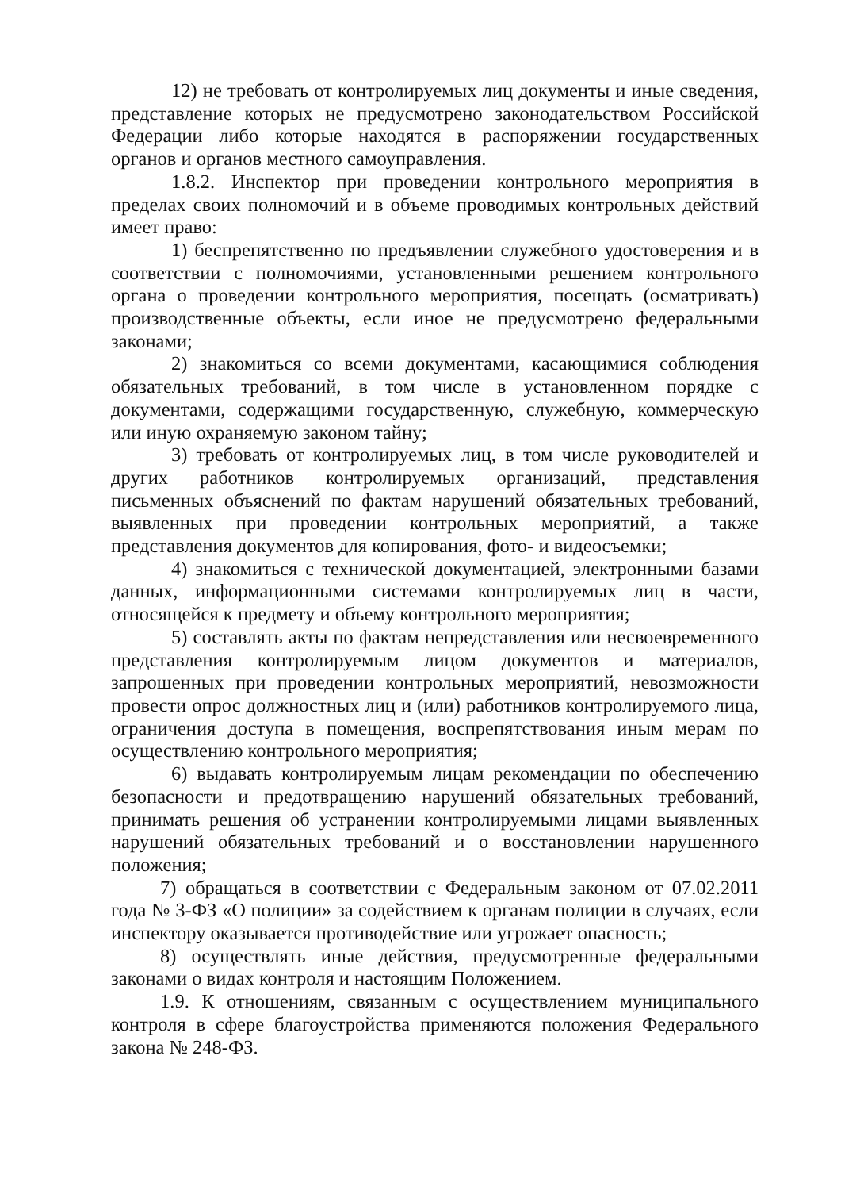12) не требовать от контролируемых лиц документы и иные сведения, представление которых не предусмотрено законодательством Российской Федерации либо которые находятся в распоряжении государственных органов и органов местного самоуправления.
1.8.2. Инспектор при проведении контрольного мероприятия в пределах своих полномочий и в объеме проводимых контрольных действий имеет право:
1) беспрепятственно по предъявлении служебного удостоверения и в соответствии с полномочиями, установленными решением контрольного органа о проведении контрольного мероприятия, посещать (осматривать) производственные объекты, если иное не предусмотрено федеральными законами;
2) знакомиться со всеми документами, касающимися соблюдения обязательных требований, в том числе в установленном порядке с документами, содержащими государственную, служебную, коммерческую или иную охраняемую законом тайну;
3) требовать от контролируемых лиц, в том числе руководителей и других работников контролируемых организаций, представления письменных объяснений по фактам нарушений обязательных требований, выявленных при проведении контрольных мероприятий, а также представления документов для копирования, фото- и видеосъемки;
4) знакомиться с технической документацией, электронными базами данных, информационными системами контролируемых лиц в части, относящейся к предмету и объему контрольного мероприятия;
5) составлять акты по фактам непредставления или несвоевременного представления контролируемым лицом документов и материалов, запрошенных при проведении контрольных мероприятий, невозможности провести опрос должностных лиц и (или) работников контролируемого лица, ограничения доступа в помещения, воспрепятствования иным мерам по осуществлению контрольного мероприятия;
6) выдавать контролируемым лицам рекомендации по обеспечению безопасности и предотвращению нарушений обязательных требований, принимать решения об устранении контролируемыми лицами выявленных нарушений обязательных требований и о восстановлении нарушенного положения;
7) обращаться в соответствии с Федеральным законом от 07.02.2011 года № 3-ФЗ «О полиции» за содействием к органам полиции в случаях, если инспектору оказывается противодействие или угрожает опасность;
8) осуществлять иные действия, предусмотренные федеральными законами о видах контроля и настоящим Положением.
1.9. К отношениям, связанным с осуществлением муниципального контроля в сфере благоустройства применяются положения Федерального закона № 248-ФЗ.